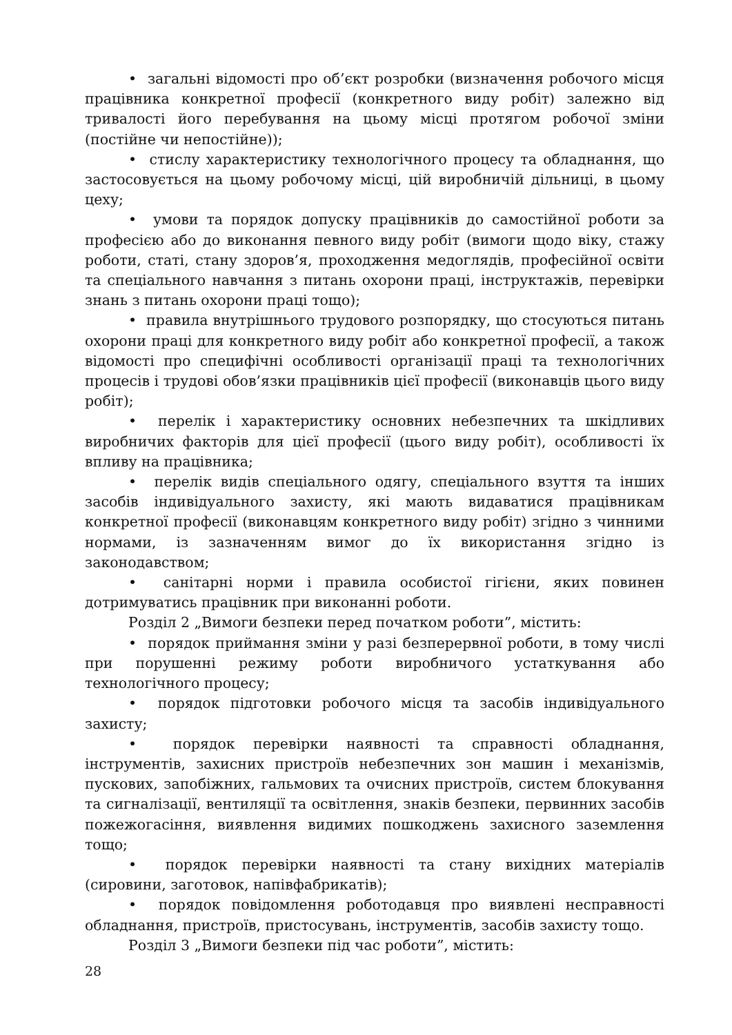• загальні відомості про об’єкт розробки (визначення робочого місця працівника конкретної професії (конкретного виду робіт) залежно від тривалості його перебування на цьому місці протягом робочої зміни (постійне чи непостійне));
• стислу характеристику технологічного процесу та обладнання, що застосовується на цьому робочому місці, цій виробничій дільниці, в цьому цеху;
• умови та порядок допуску працівників до самостійної роботи за професією або до виконання певного виду робіт (вимоги щодо віку, стажу роботи, статі, стану здоров’я, проходження медоглядів, професійної освіти та спеціального навчання з питань охорони праці, інструктажів, перевірки знань з питань охорони праці тощо);
• правила внутрішнього трудового розпорядку, що стосуються питань охорони праці для конкретного виду робіт або конкретної професії, а також відомості про специфічні особливості організації праці та технологічних процесів і трудові обов’язки працівників цієї професії (виконавців цього виду робіт);
• перелік і характеристику основних небезпечних та шкідливих виробничих факторів для цієї професії (цього виду робіт), особливості їх впливу на працівника;
• перелік видів спеціального одягу, спеціального взуття та інших засобів індивідуального захисту, які мають видаватися працівникам конкретної професії (виконавцям конкретного виду робіт) згідно з чинними нормами, із зазначенням вимог до їх використання згідно із законодавством;
• санітарні норми і правила особистої гігієни, яких повинен дотримуватись працівник при виконанні роботи.
Розділ 2 „Вимоги безпеки перед початком роботи”, містить:
• порядок приймання зміни у разі безперервної роботи, в тому числі при порушенні режиму роботи виробничого устаткування або технологічного процесу;
• порядок підготовки робочого місця та засобів індивідуального захисту;
• порядок перевірки наявності та справності обладнання, інструментів, захисних пристроїв небезпечних зон машин і механізмів, пускових, запобіжних, гальмових та очисних пристроїв, систем блокування та сигналізації, вентиляції та освітлення, знаків безпеки, первинних засобів пожежогасіння, виявлення видимих пошкоджень захисного заземлення тощо;
• порядок перевірки наявності та стану вихідних матеріалів (сировини, заготовок, напівфабрикатів);
• порядок повідомлення роботодавця про виявлені несправності обладнання, пристроїв, пристосувань, інструментів, засобів захисту тощо.
Розділ 3 „Вимоги безпеки під час роботи”, містить:
28